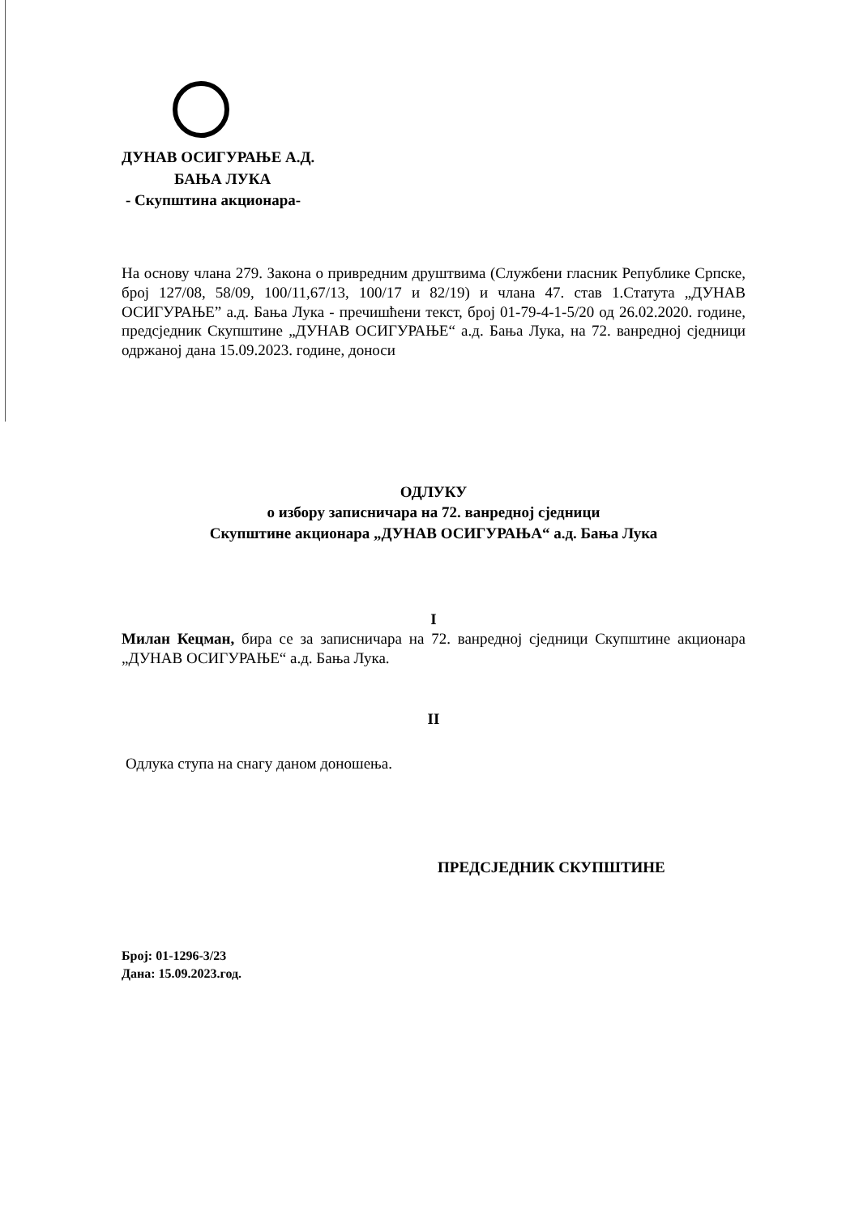ДУНАВ ОСИГУРАЊЕ А.Д.
БАЊА ЛУКА
- Скупштина акционара-
На основу члана 279. Закона о привредним друштвима (Службени гласник Републике Српске, број 127/08, 58/09, 100/11,67/13, 100/17 и 82/19) и члана 47. став 1.Статута „ДУНАВ ОСИГУРАЊЕ” а.д. Бања Лука - пречишћени текст, број 01-79-4-1-5/20 од 26.02.2020. године, предсједник Скупштине „ДУНАВ ОСИГУРАЊЕ“ а.д. Бања Лука, на 72. ванредној сједници одржаној дана 15.09.2023. године, доноси
ОДЛУКУ
о избору записничара на 72. ванредној сједници
Скупштине акционара „ДУНАВ ОСИГУРАЊА“ а.д. Бања Лука
I
Милан Кецман, бира се за записничара на 72. ванредној сједници Скупштине акционара „ДУНАВ ОСИГУРАЊЕ“ а.д. Бања Лука.
II
Одлука ступа на снагу даном доношења.
ПРЕДСЈЕДНИК СКУПШТИНЕ
Број: 01-1296-3/23
Дана: 15.09.2023.год.